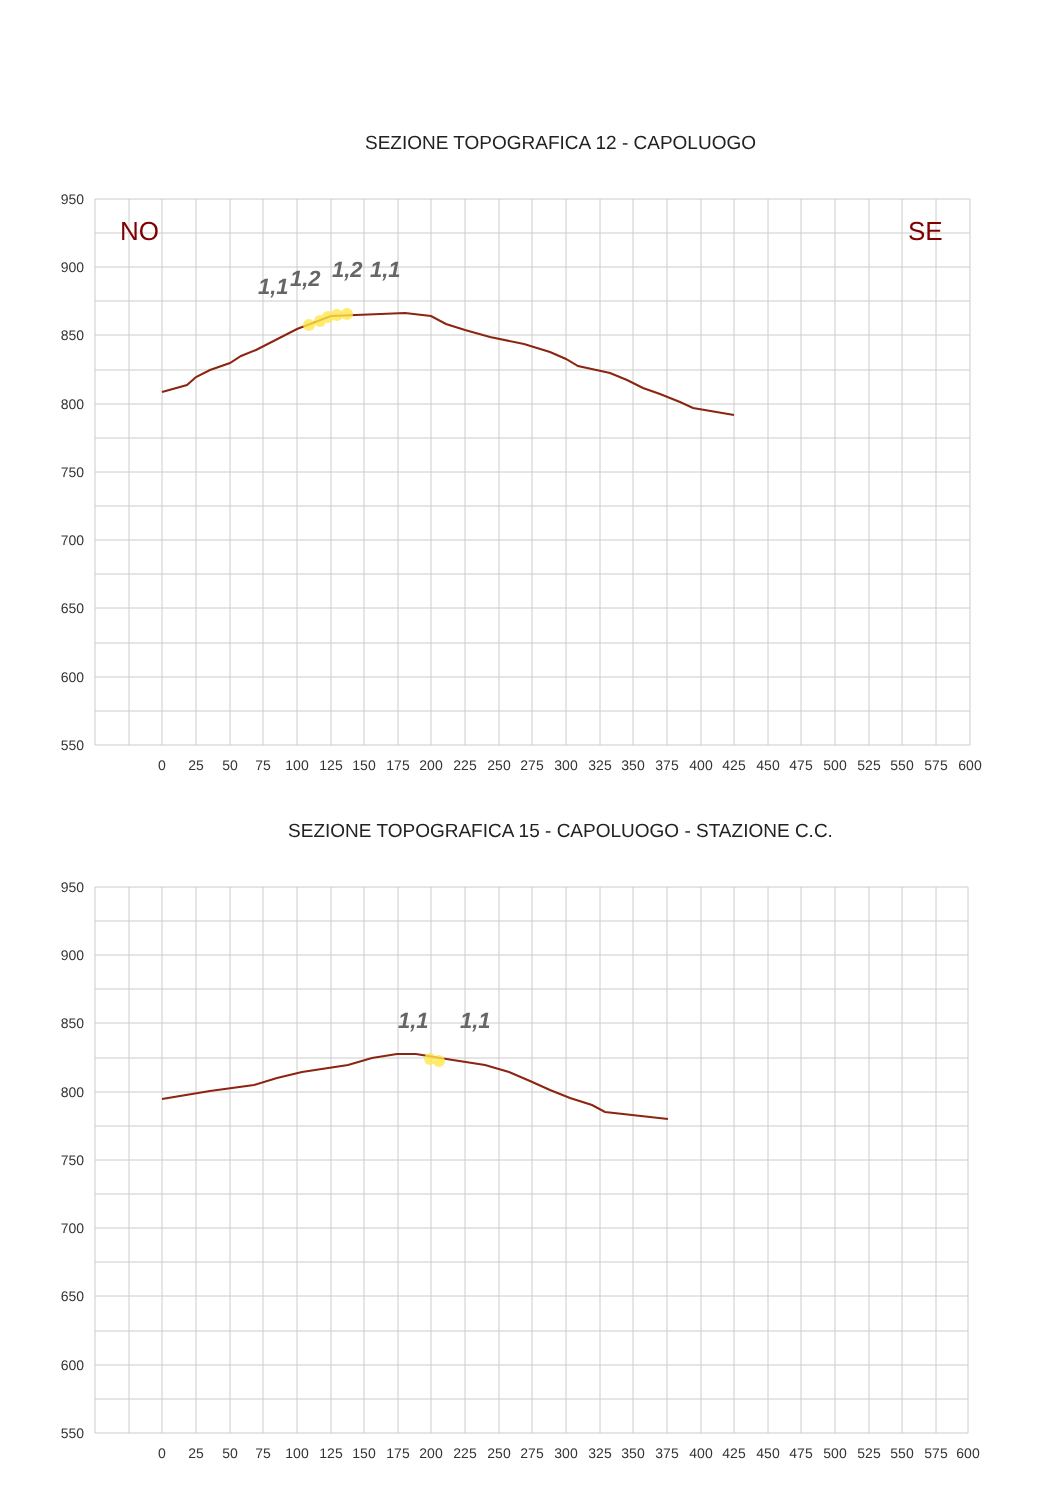SEZIONE TOPOGRAFICA 12 - CAPOLUOGO
950
900
850
800
750
700
650
600
550
0
25
50
75
100
125
150
175
200
225
250
275
300
325
350
375
400
425
450
475
500
525
550
575
600
NO
SE
1,1
1,2
1,2
1,1
SEZIONE TOPOGRAFICA 15 - CAPOLUOGO - STAZIONE C.C.
950
900
850
800
750
700
650
600
550
0
25
50
75
100
125
150
175
200
225
250
275
300
325
350
375
400
425
450
475
500
525
550
575
600
1,1
1,1